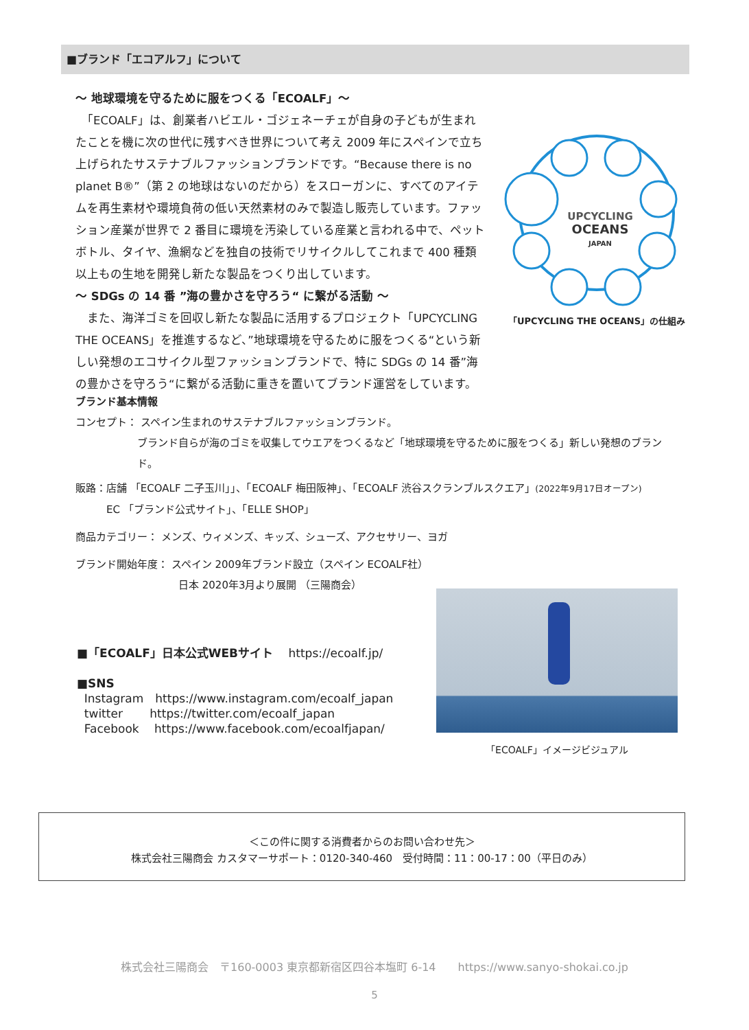■ブランド「エコアルフ」について
～ 地球環境を守るために服をつくる「ECOALF」～
　「ECOALF」は、創業者ハビエル・ゴジェネーチェが自身の子どもが生まれたことを機に次の世代に残すべき世界について考え 2009 年にスペインで立ち上げられたサステナブルファッションブランドです。“Because there is no planet B®”（第 2 の地球はないのだから）をスローガンに、すべてのアイテムを再生素材や環境負荷の低い天然素材のみで製造し販売しています。ファッション産業が世界で 2 番目に環境を汚染している産業と言われる中で、ペットボトル、タイヤ、漁網などを独自の技術でリサイクルしてこれまで 400 種類以上もの生地を開発し新たな製品をつくり出しています。
～ SDGs の 14 番 ”海の豊かさを守ろう“ に繋がる活動 ～
　また、海洋ゴミを回収し新たな製品に活用するプロジェクト「UPCYCLING THE OCEANS」を推進するなど、”地球環境を守るために服をつくる“という新しい発想のエコサイクル型ファッションブランドで、特に SDGs の 14 番”海の豊かさを守ろう“に繋がる活動に重きを置いてブランド運営をしています。
UPCYCLING
OCEANS
JAPAN
「UPCYCLING THE OCEANS」の仕組み
ブランド基本情報
コンセプト： スペイン生まれのサステナブルファッションブランド。
ブランド自らが海のゴミを収集してウエアをつくるなど「地球環境を守るために服をつくる」新しい発想のブランド。
販路：店舗 「ECOALF 二子玉川」」、「ECOALF 梅田阪神」、「ECOALF 渋谷スクランブルスクエア」(2022年9月17日オープン)
EC 「ブランド公式サイト」、「ELLE SHOP」
商品カテゴリー： メンズ、ウィメンズ、キッズ、シューズ、アクセサリー、ヨガ
ブランド開始年度： スペイン 2009年ブランド設立（スペイン ECOALF社）
日本 2020年3月より展開 （三陽商会）
■「ECOALF」日本公式WEBサイト　 https://ecoalf.jp/
■SNS
Instagram　https://www.instagram.com/ecoalf_japan
twitter　　 https://twitter.com/ecoalf_japan
Facebook　 https://www.facebook.com/ecoalfjapan/
「ECOALF」イメージビジュアル
＜この件に関する消費者からのお問い合わせ先＞
株式会社三陽商会 カスタマーサポート：0120-340-460　受付時間：11：00-17：00（平日のみ）
株式会社三陽商会　〒160-0003 東京都新宿区四谷本塩町 6-14　　https://www.sanyo-shokai.co.jp
5